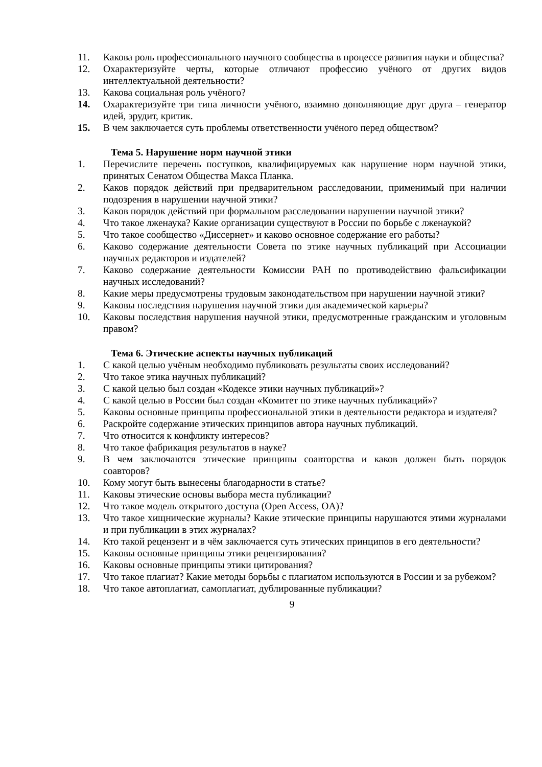11. Какова роль профессионального научного сообщества в процессе развития науки и общества?
12. Охарактеризуйте черты, которые отличают профессию учёного от других видов интеллектуальной деятельности?
13. Какова социальная роль учёного?
14. Охарактеризуйте три типа личности учёного, взаимно дополняющие друг друга – генератор идей, эрудит, критик.
15. В чем заключается суть проблемы ответственности учёного перед обществом?
Тема 5. Нарушение норм научной этики
1. Перечислите перечень поступков, квалифицируемых как нарушение норм научной этики, принятых Сенатом Общества Макса Планка.
2. Каков порядок действий при предварительном расследовании, применимый при наличии подозрения в нарушении научной этики?
3. Каков порядок действий при формальном расследовании нарушении научной этики?
4. Что такое лженаука? Какие организации существуют в России по борьбе с лженаукой?
5. Что такое сообщество «Диссернет» и каково основное содержание его работы?
6. Каково содержание деятельности Совета по этике научных публикаций при Ассоциации научных редакторов и издателей?
7. Каково содержание деятельности Комиссии РАН по противодействию фальсификации научных исследований?
8. Какие меры предусмотрены трудовым законодательством при нарушении научной этики?
9. Каковы последствия нарушения научной этики для академической карьеры?
10. Каковы последствия нарушения научной этики, предусмотренные гражданским и уголовным правом?
Тема 6. Этические аспекты научных публикаций
1. С какой целью учёным необходимо публиковать результаты своих исследований?
2. Что такое этика научных публикаций?
3. С какой целью был создан «Кодексе этики научных публикаций»?
4. С какой целью в России был создан «Комитет по этике научных публикаций»?
5. Каковы основные принципы профессиональной этики в деятельности редактора и издателя?
6. Раскройте содержание этических принципов автора научных публикаций.
7. Что относится к конфликту интересов?
8. Что такое фабрикация результатов в науке?
9. В чем заключаются этические принципы соавторства и каков должен быть порядок соавторов?
10. Кому могут быть вынесены благодарности в статье?
11. Каковы этические основы выбора места публикации?
12. Что такое модель открытого доступа (Open Access, OA)?
13. Что такое хищнические журналы? Какие этические принципы нарушаются этими журналами и при публикации в этих журналах?
14. Кто такой рецензент и в чём заключается суть этических принципов в его деятельности?
15. Каковы основные принципы этики рецензирования?
16. Каковы основные принципы этики цитирования?
17. Что такое плагиат? Какие методы борьбы с плагиатом используются в России и за рубежом?
18. Что такое автоплагиат, самоплагиат, дублированные публикации?
9